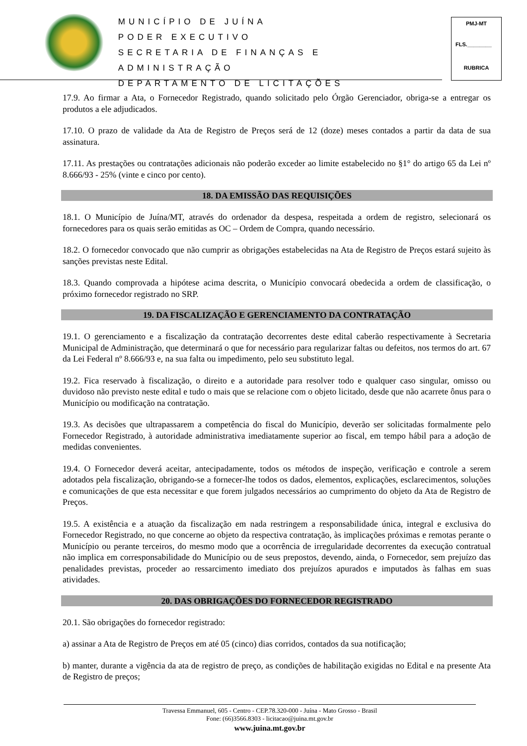MUNICÍPIO DE JUÍNA
PODER EXECUTIVO
SECRETARIA DE FINANÇAS E ADMINISTRAÇÃO
DEPARTAMENTO DE LICITAÇÕES
PMJ-MT
FLS.________
RUBRICA
17.9. Ao firmar a Ata, o Fornecedor Registrado, quando solicitado pelo Órgão Gerenciador, obriga-se a entregar os produtos a ele adjudicados.
17.10. O prazo de validade da Ata de Registro de Preços será de 12 (doze) meses contados a partir da data de sua assinatura.
17.11. As prestações ou contratações adicionais não poderão exceder ao limite estabelecido no §1° do artigo 65 da Lei nº 8.666/93 - 25% (vinte e cinco por cento).
18. DA EMISSÃO DAS REQUISIÇÕES
18.1. O Município de Juína/MT, através do ordenador da despesa, respeitada a ordem de registro, selecionará os fornecedores para os quais serão emitidas as OC – Ordem de Compra, quando necessário.
18.2. O fornecedor convocado que não cumprir as obrigações estabelecidas na Ata de Registro de Preços estará sujeito às sanções previstas neste Edital.
18.3. Quando comprovada a hipótese acima descrita, o Município convocará obedecida a ordem de classificação, o próximo fornecedor registrado no SRP.
19. DA FISCALIZAÇÃO E GERENCIAMENTO DA CONTRATAÇÃO
19.1. O gerenciamento e a fiscalização da contratação decorrentes deste edital caberão respectivamente à Secretaria Municipal de Administração, que determinará o que for necessário para regularizar faltas ou defeitos, nos termos do art. 67 da Lei Federal nº 8.666/93 e, na sua falta ou impedimento, pelo seu substituto legal.
19.2. Fica reservado à fiscalização, o direito e a autoridade para resolver todo e qualquer caso singular, omisso ou duvidoso não previsto neste edital e tudo o mais que se relacione com o objeto licitado, desde que não acarrete ônus para o Município ou modificação na contratação.
19.3. As decisões que ultrapassarem a competência do fiscal do Município, deverão ser solicitadas formalmente pelo Fornecedor Registrado, à autoridade administrativa imediatamente superior ao fiscal, em tempo hábil para a adoção de medidas convenientes.
19.4. O Fornecedor deverá aceitar, antecipadamente, todos os métodos de inspeção, verificação e controle a serem adotados pela fiscalização, obrigando-se a fornecer-lhe todos os dados, elementos, explicações, esclarecimentos, soluções e comunicações de que esta necessitar e que forem julgados necessários ao cumprimento do objeto da Ata de Registro de Preços.
19.5. A existência e a atuação da fiscalização em nada restringem a responsabilidade única, integral e exclusiva do Fornecedor Registrado, no que concerne ao objeto da respectiva contratação, às implicações próximas e remotas perante o Município ou perante terceiros, do mesmo modo que a ocorrência de irregularidade decorrentes da execução contratual não implica em corresponsabilidade do Município ou de seus prepostos, devendo, ainda, o Fornecedor, sem prejuízo das penalidades previstas, proceder ao ressarcimento imediato dos prejuízos apurados e imputados às falhas em suas atividades.
20. DAS OBRIGAÇÕES DO FORNECEDOR REGISTRADO
20.1. São obrigações do fornecedor registrado:
a) assinar a Ata de Registro de Preços em até 05 (cinco) dias corridos, contados da sua notificação;
b) manter, durante a vigência da ata de registro de preço, as condições de habilitação exigidas no Edital e na presente Ata de Registro de preços;
Travessa Emmanuel, 605 - Centro - CEP.78.320-000 - Juína - Mato Grosso - Brasil
Fone: (66)3566.8303 - licitacao@juina.mt.gov.br
www.juina.mt.gov.br